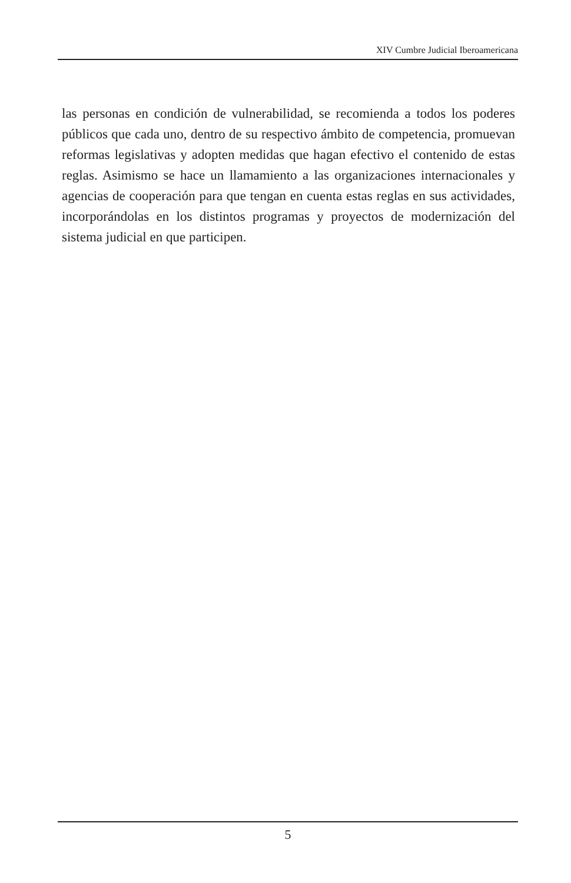XIV Cumbre Judicial Iberoamericana
las personas en condición de vulnerabilidad, se recomienda a todos los poderes públicos que cada uno, dentro de su respectivo ámbito de competencia, promuevan reformas legislativas y adopten medidas que hagan efectivo el contenido de estas reglas. Asimismo se hace un llamamiento a las organizaciones internacionales y agencias de cooperación para que tengan en cuenta estas reglas en sus actividades, incorporándolas en los distintos programas y proyectos de modernización del sistema judicial en que participen.
5